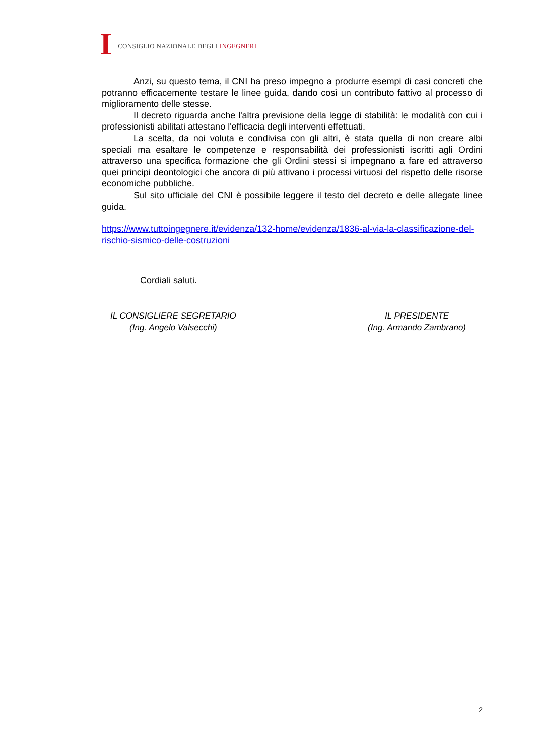I
CONSIGLIO NAZIONALE DEGLI INGEGNERI
Anzi, su questo tema, il CNI ha preso impegno a produrre esempi di casi concreti che potranno efficacemente testare le linee guida, dando così un contributo fattivo al processo di miglioramento delle stesse.
Il decreto riguarda anche l'altra previsione della legge di stabilità: le modalità con cui i professionisti abilitati attestano l'efficacia degli interventi effettuati.
La scelta, da noi voluta e condivisa con gli altri, è stata quella di non creare albi speciali ma esaltare le competenze e responsabilità dei professionisti iscritti agli Ordini attraverso una specifica formazione che gli Ordini stessi si impegnano a fare ed attraverso quei principi deontologici che ancora di più attivano i processi virtuosi del rispetto delle risorse economiche pubbliche.
Sul sito ufficiale del CNI è possibile leggere il testo del decreto e delle allegate linee guida.
https://www.tuttoingegnere.it/evidenza/132-home/evidenza/1836-al-via-la-classificazione-del-rischio-sismico-delle-costruzioni
Cordiali saluti.
IL CONSIGLIERE SEGRETARIO
(Ing. Angelo Valsecchi)
IL PRESIDENTE
(Ing. Armando Zambrano)
2